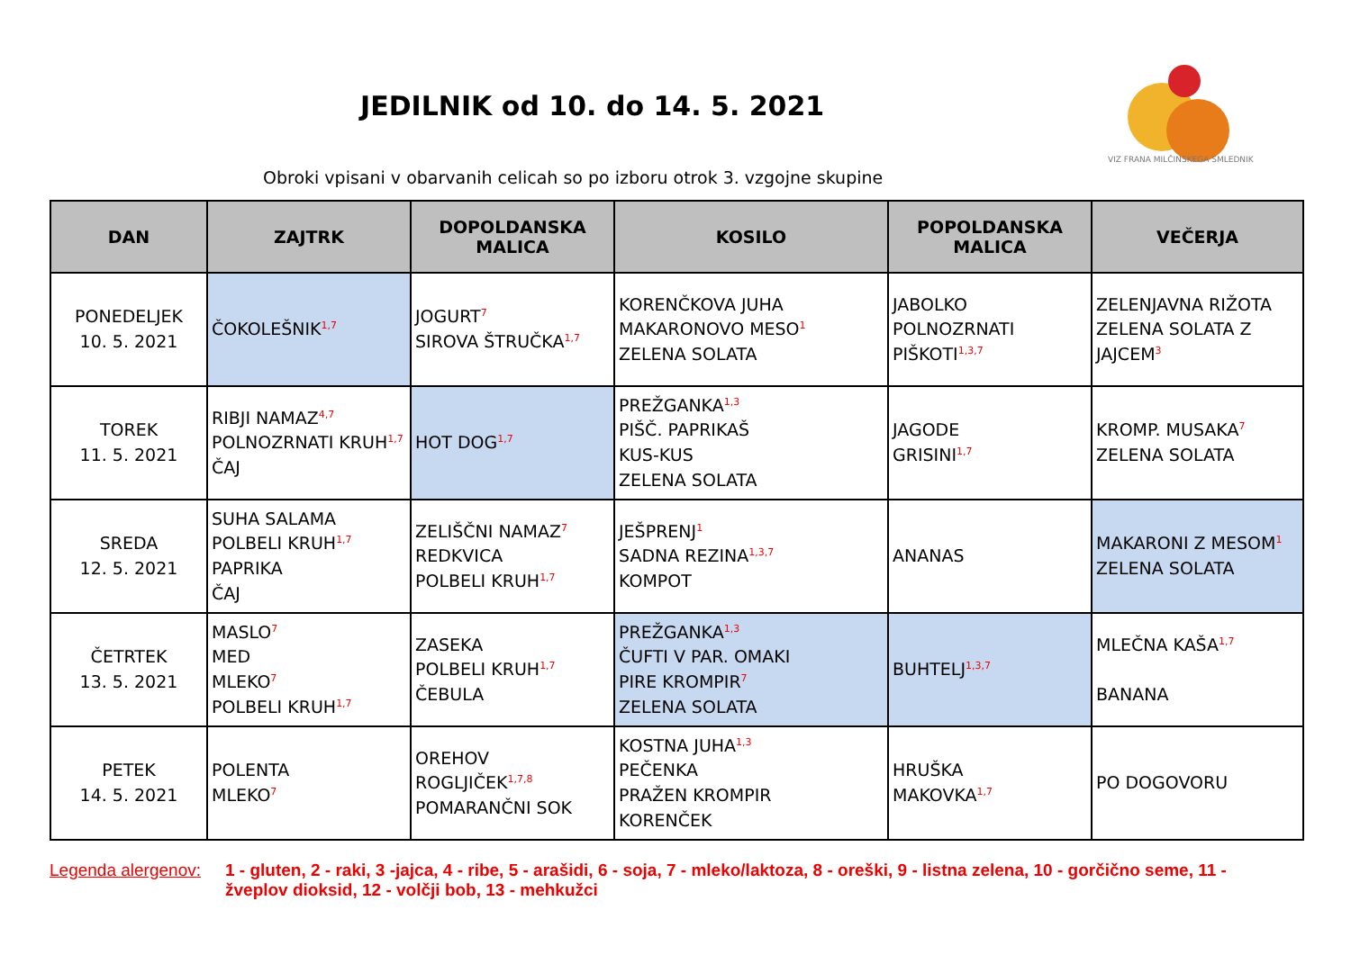JEDILNIK od 10. do 14. 5. 2021
VIZ FRANA MILČINSKEGA SMLEDNIK
Obroki vpisani v obarvanih celicah so po izboru otrok 3. vzgojne skupine
| DAN | ZAJTRK | DOPOLDANSKA MALICA | KOSILO | POPOLDANSKA MALICA | VEČERJA |
| --- | --- | --- | --- | --- | --- |
| PONEDELJEK 10. 5. 2021 | ČOKOLEŠNIK<sup>1,7</sup> | JOGURT<sup>7</sup> SIROVA ŠTRUČKA<sup>1,7</sup> | KORENČKOVA JUHA MAKARONOVO MESO<sup>1</sup> ZELENA SOLATA | JABOLKO POLNOZRNATI PIŠKOTI<sup>1,3,7</sup> | ZELENJAVNA RIŽOTA ZELENA SOLATA Z JAJCEM<sup>3</sup> |
| TOREK 11. 5. 2021 | RIBJI NAMAZ<sup>4,7</sup> POLNOZRNATI KRUH<sup>1,7</sup> ČAJ | HOT DOG<sup>1,7</sup> | PREŽGANKA<sup>1,3</sup> PIŠČ. PAPRIKAŠ KUS-KUS ZELENA SOLATA | JAGODE GRISINI<sup>1,7</sup> | KROMP. MUSAKA<sup>7</sup> ZELENA SOLATA |
| SREDA 12. 5. 2021 | SUHA SALAMA POLBELI KRUH<sup>1,7</sup> PAPRIKA ČAJ | ZELIŠČNI NAMAZ<sup>7</sup> REDKVICA POLBELI KRUH<sup>1,7</sup> | JEŠPRENJ<sup>1</sup> SADNA REZINA<sup>1,3,7</sup> KOMPOT | ANANAS | MAKARONI Z MESOM<sup>1</sup> ZELENA SOLATA |
| ČETRTEK 13. 5. 2021 | MASLO<sup>7</sup> MED MLEKO<sup>7</sup> POLBELI KRUH<sup>1,7</sup> | ZASEKA POLBELI KRUH<sup>1,7</sup> ČEBULA | PREŽGANKA<sup>1,3</sup> ČUFTI V PAR. OMAKI PIRE KROMPIR<sup>7</sup> ZELENA SOLATA | BUHTELJ<sup>1,3,7</sup> | MLEČNA KAŠA<sup>1,7</sup> BANANA |
| PETEK 14. 5. 2021 | POLENTA MLEKO<sup>7</sup> | OREHOV ROGLJIČEK<sup>1,7,8</sup> POMARANČNI SOK | KOSTNA JUHA<sup>1,3</sup> PEČENKA PRAŽEN KROMPIR KORENČEK | HRUŠKA MAKOVKA<sup>1,7</sup> | PO DOGOVORU |
Legenda alergenov: 1 - gluten, 2 - raki, 3 -jajca, 4 - ribe, 5 - arašidi, 6 - soja, 7 - mleko/laktoza, 8 - oreški, 9 - listna zelena, 10 - gorčično seme, 11 - žveplov dioksid, 12 - volčji bob, 13 - mehkužci